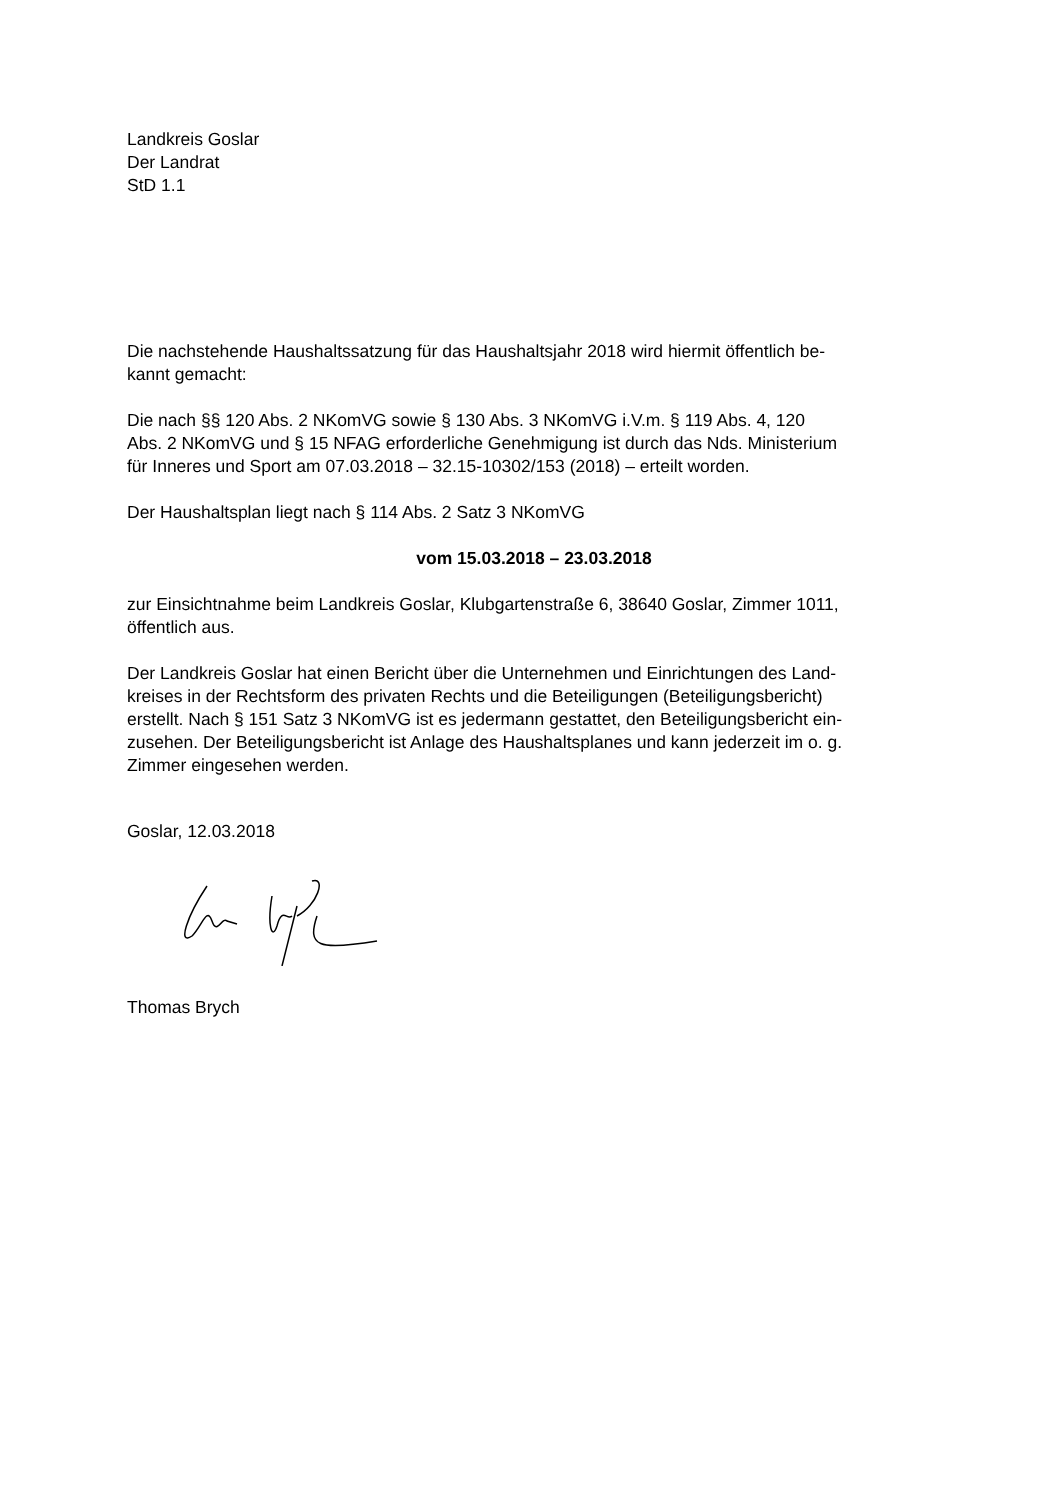Landkreis Goslar
Der Landrat
StD 1.1
Die nachstehende Haushaltssatzung für das Haushaltsjahr 2018 wird hiermit öffentlich be-
kannt gemacht:
Die nach §§ 120 Abs. 2 NKomVG sowie § 130 Abs. 3 NKomVG i.V.m. § 119 Abs. 4, 120
Abs. 2 NKomVG und § 15 NFAG erforderliche Genehmigung ist durch das Nds. Ministerium
für Inneres und Sport am 07.03.2018 – 32.15-10302/153 (2018) – erteilt worden.
Der Haushaltsplan liegt nach § 114 Abs. 2 Satz 3 NKomVG
vom 15.03.2018 – 23.03.2018
zur Einsichtnahme beim Landkreis Goslar, Klubgartenstraße 6, 38640 Goslar, Zimmer 1011,
öffentlich aus.
Der Landkreis Goslar hat einen Bericht über die Unternehmen und Einrichtungen des Land-
kreises in der Rechtsform des privaten Rechts und die Beteiligungen (Beteiligungsbericht)
erstellt. Nach § 151 Satz 3 NKomVG ist es jedermann gestattet, den Beteiligungsbericht ein-
zusehen. Der Beteiligungsbericht ist Anlage des Haushaltsplanes und kann jederzeit im o. g.
Zimmer eingesehen werden.
Goslar, 12.03.2018
Thomas Brych